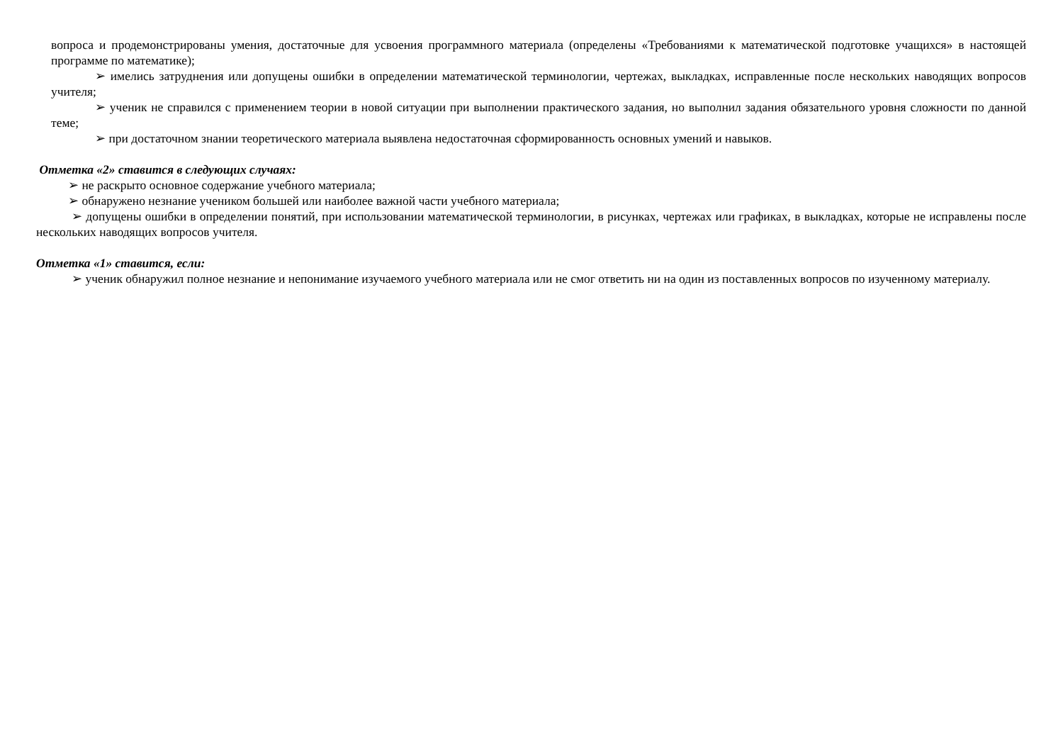вопроса и продемонстрированы умения, достаточные для усвоения программного материала (определены «Требованиями к математической подготовке учащихся» в настоящей программе по математике);
➢ имелись затруднения или допущены ошибки в определении математической терминологии, чертежах, выкладках, исправленные после нескольких наводящих вопросов учителя;
➢ ученик не справился с применением теории в новой ситуации при выполнении практического задания, но выполнил задания обязательного уровня сложности по данной теме;
➢ при достаточном знании теоретического материала выявлена недостаточная сформированность основных умений и навыков.
Отметка «2» ставится в следующих случаях:
➢ не раскрыто основное содержание учебного материала;
➢ обнаружено незнание учеником большей или наиболее важной части учебного материала;
➢ допущены ошибки в определении понятий, при использовании математической терминологии, в рисунках, чертежах или графиках, в выкладках, которые не исправлены после нескольких наводящих вопросов учителя.
Отметка «1» ставится, если:
➢ ученик обнаружил полное незнание и непонимание изучаемого учебного материала или не смог ответить ни на один из поставленных вопросов по изученному материалу.